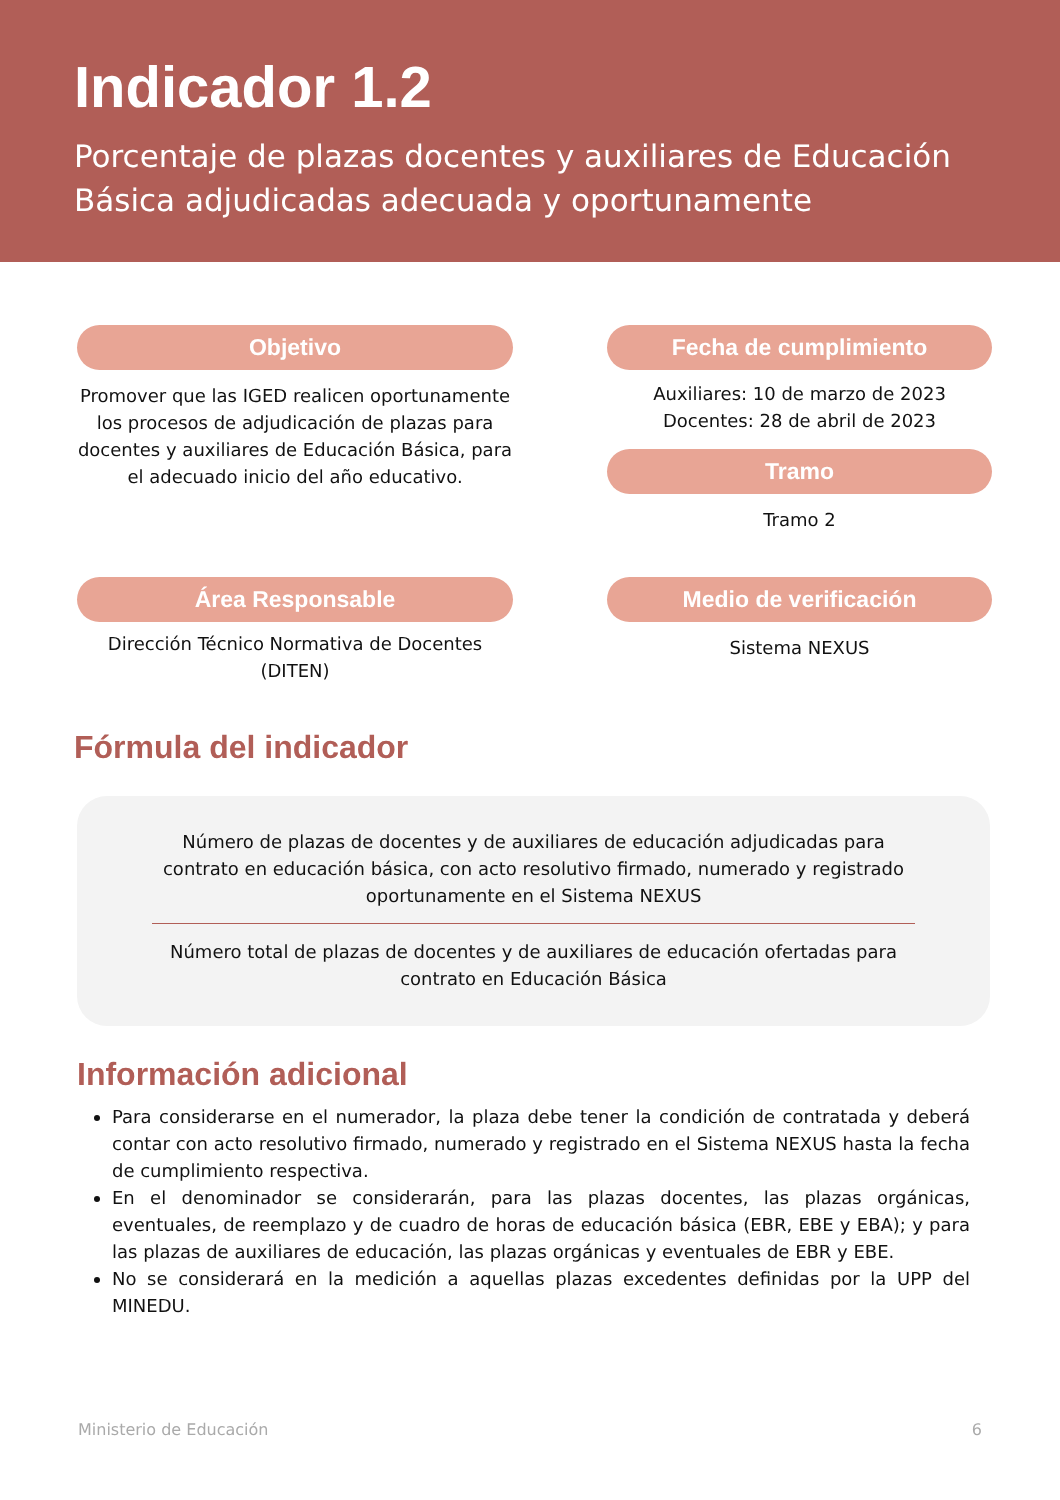Indicador 1.2
Porcentaje de plazas docentes y auxiliares de Educación Básica adjudicadas adecuada y oportunamente
Objetivo
Promover que las IGED realicen oportunamente los procesos de adjudicación de plazas para docentes y auxiliares de Educación Básica, para el adecuado inicio del año educativo.
Fecha de cumplimiento
Auxiliares: 10 de marzo de 2023
Docentes: 28 de abril de 2023
Tramo
Tramo 2
Área Responsable
Dirección Técnico Normativa de Docentes (DITEN)
Medio de verificación
Sistema NEXUS
Fórmula del indicador
Número de plazas de docentes y de auxiliares de educación adjudicadas para contrato en educación básica, con acto resolutivo firmado, numerado y registrado oportunamente en el Sistema NEXUS
Número total de plazas de docentes y de auxiliares de educación ofertadas para contrato en Educación Básica
Información adicional
Para considerarse en el numerador, la plaza debe tener la condición de contratada y deberá contar con acto resolutivo firmado, numerado y registrado en el Sistema NEXUS hasta la fecha de cumplimiento respectiva.
En el denominador se considerarán, para las plazas docentes, las plazas orgánicas, eventuales, de reemplazo y de cuadro de horas de educación básica (EBR, EBE y EBA); y para las plazas de auxiliares de educación, las plazas orgánicas y eventuales de EBR y EBE.
No se considerará en la medición a aquellas plazas excedentes definidas por la UPP del MINEDU.
Ministerio de Educación 6